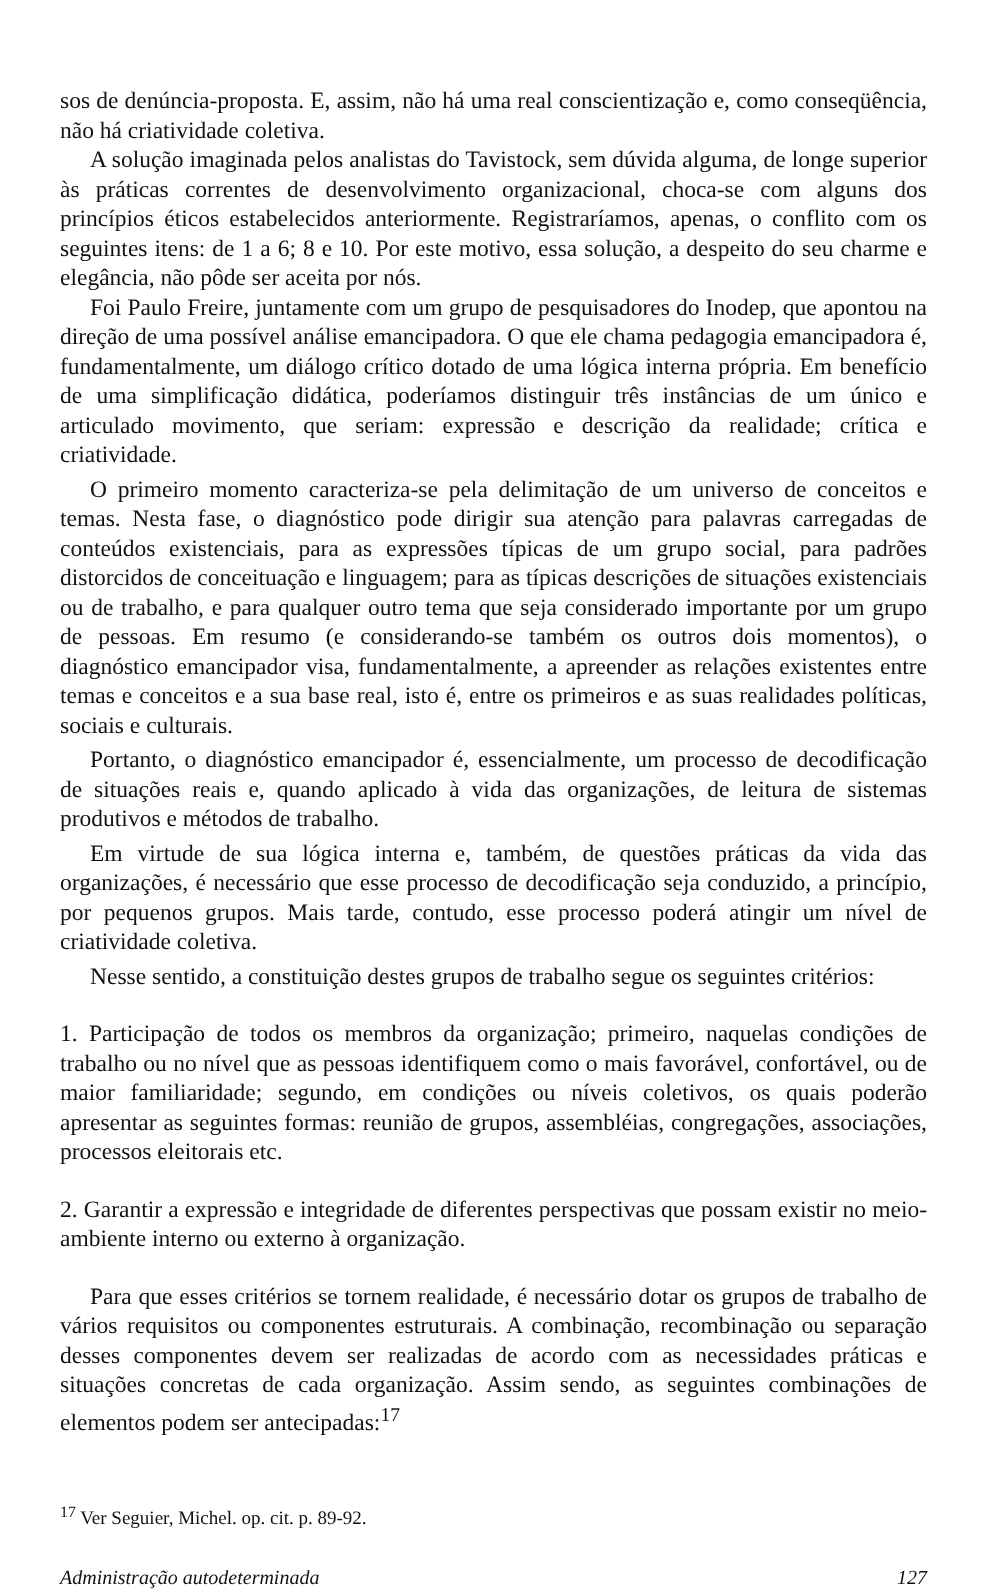sos de denúncia-proposta. E, assim, não há uma real conscientização e, como conseqüência, não há criatividade coletiva.
A solução imaginada pelos analistas do Tavistock, sem dúvida alguma, de longe superior às práticas correntes de desenvolvimento organizacional, choca-se com alguns dos princípios éticos estabelecidos anteriormente. Registraríamos, apenas, o conflito com os seguintes itens: de 1 a 6; 8 e 10. Por este motivo, essa solução, a despeito do seu charme e elegância, não pôde ser aceita por nós.
Foi Paulo Freire, juntamente com um grupo de pesquisadores do Inodep, que apontou na direção de uma possível análise emancipadora. O que ele chama pedagogia emancipadora é, fundamentalmente, um diálogo crítico dotado de uma lógica interna própria. Em benefício de uma simplificação didática, poderíamos distinguir três instâncias de um único e articulado movimento, que seriam: expressão e descrição da realidade; crítica e criatividade.
O primeiro momento caracteriza-se pela delimitação de um universo de conceitos e temas. Nesta fase, o diagnóstico pode dirigir sua atenção para palavras carregadas de conteúdos existenciais, para as expressões típicas de um grupo social, para padrões distorcidos de conceituação e linguagem; para as típicas descrições de situações existenciais ou de trabalho, e para qualquer outro tema que seja considerado importante por um grupo de pessoas. Em resumo (e considerando-se também os outros dois momentos), o diagnóstico emancipador visa, fundamentalmente, a apreender as relações existentes entre temas e conceitos e a sua base real, isto é, entre os primeiros e as suas realidades políticas, sociais e culturais.
Portanto, o diagnóstico emancipador é, essencialmente, um processo de decodificação de situações reais e, quando aplicado à vida das organizações, de leitura de sistemas produtivos e métodos de trabalho.
Em virtude de sua lógica interna e, também, de questões práticas da vida das organizações, é necessário que esse processo de decodificação seja conduzido, a princípio, por pequenos grupos. Mais tarde, contudo, esse processo poderá atingir um nível de criatividade coletiva.
Nesse sentido, a constituição destes grupos de trabalho segue os seguintes critérios:
1. Participação de todos os membros da organização; primeiro, naquelas condições de trabalho ou no nível que as pessoas identifiquem como o mais favorável, confortável, ou de maior familiaridade; segundo, em condições ou níveis coletivos, os quais poderão apresentar as seguintes formas: reunião de grupos, assembléias, congregações, associações, processos eleitorais etc.
2. Garantir a expressão e integridade de diferentes perspectivas que possam existir no meio-ambiente interno ou externo à organização.
Para que esses critérios se tornem realidade, é necessário dotar os grupos de trabalho de vários requisitos ou componentes estruturais. A combinação, recombinação ou separação desses componentes devem ser realizadas de acordo com as necessidades práticas e situações concretas de cada organização. Assim sendo, as seguintes combinações de elementos podem ser antecipadas:<sup>17</sup>
<sup>17</sup> Ver Seguier, Michel. op. cit. p. 89-92.
Administração autodeterminada 127